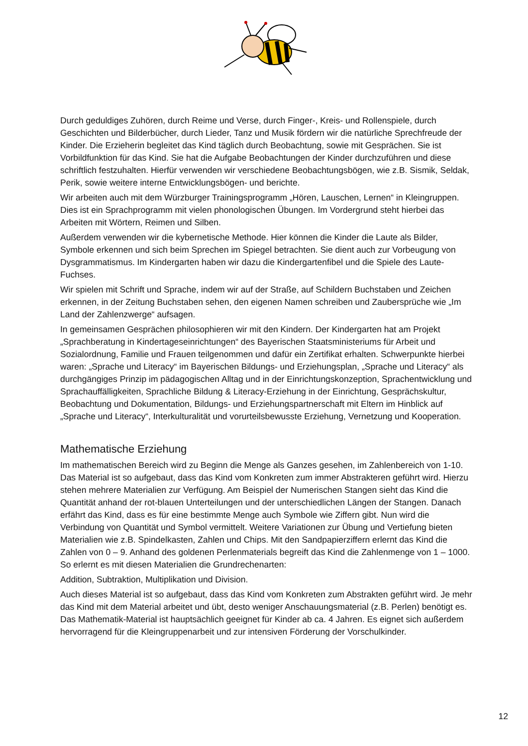Durch geduldiges Zuhören, durch Reime und Verse, durch Finger-, Kreis- und Rollenspiele, durch Geschichten und Bilderbücher, durch Lieder, Tanz und Musik fördern wir die natürliche Sprechfreude der Kinder. Die Erzieherin begleitet das Kind täglich durch Beobachtung, sowie mit Gesprächen. Sie ist Vorbildfunktion für das Kind. Sie hat die Aufgabe Beobachtungen der Kinder durchzuführen und diese schriftlich festzuhalten. Hierfür verwenden wir verschiedene Beobachtungsbögen, wie z.B. Sismik, Seldak, Perik, sowie weitere interne Entwicklungsbögen- und berichte.
Wir arbeiten auch mit dem Würzburger Trainingsprogramm „Hören, Lauschen, Lernen“ in Kleingruppen. Dies ist ein Sprachprogramm mit vielen phonologischen Übungen. Im Vordergrund steht hierbei das Arbeiten mit Wörtern, Reimen und Silben.
Außerdem verwenden wir die kybernetische Methode. Hier können die Kinder die Laute als Bilder, Symbole erkennen und sich beim Sprechen im Spiegel betrachten. Sie dient auch zur Vorbeugung von Dysgrammatismus. Im Kindergarten haben wir dazu die Kindergartenfibel und die Spiele des Laute-Fuchses.
Wir spielen mit Schrift und Sprache, indem wir auf der Straße, auf Schildern Buchstaben und Zeichen erkennen, in der Zeitung Buchstaben sehen, den eigenen Namen schreiben und Zaubersprüche wie „Im Land der Zahlenzwerge“ aufsagen.
In gemeinsamen Gesprächen philosophieren wir mit den Kindern. Der Kindergarten hat am Projekt „Sprachberatung in Kindertageseinrichtungen“ des Bayerischen Staatsministeriums für Arbeit und Sozialordnung, Familie und Frauen teilgenommen und dafür ein Zertifikat erhalten. Schwerpunkte hierbei waren: „Sprache und Literacy“ im Bayerischen Bildungs- und Erziehungsplan, „Sprache und Literacy“ als durchgängiges Prinzip im pädagogischen Alltag und in der Einrichtungskonzeption, Sprachentwicklung und Sprachauffälligkeiten, Sprachliche Bildung & Literacy-Erziehung in der Einrichtung, Gesprächskultur, Beobachtung und Dokumentation, Bildungs- und Erziehungspartner­schaft mit Eltern im Hinblick auf „Sprache und Literacy“, Interkulturalität und vorurteilsbewusste Erziehung, Vernetzung und Kooperation.
Mathematische Erziehung
Im mathematischen Bereich wird zu Beginn die Menge als Ganzes gesehen, im Zahlenbereich von 1-10. Das Material ist so aufgebaut, dass das Kind vom Konkreten zum immer Abstrakteren geführt wird. Hierzu stehen mehrere Materialien zur Verfügung. Am Beispiel der Numerischen Stangen sieht das Kind die Quantität anhand der rot-blauen Unterteilungen und der unterschiedlichen Längen der Stangen. Danach erfährt das Kind, dass es für eine bestimmte Menge auch Symbole wie Ziffern gibt. Nun wird die Verbindung von Quantität und Symbol vermittelt. Weitere Variationen zur Übung und Vertiefung bieten Materialien wie z.B. Spindelkasten, Zahlen und Chips. Mit den Sandpapierziffern erlernt das Kind die Zahlen von 0 – 9. Anhand des goldenen Perlenmaterials begreift das Kind die Zahlenmenge von 1 – 1000. So erlernt es mit diesen Materialien die Grundrechenarten:
Addition, Subtraktion, Multiplikation und Division.
Auch dieses Material ist so aufgebaut, dass das Kind vom Konkreten zum Abstrakten geführt wird. Je mehr das Kind mit dem Material arbeitet und übt, desto weniger Anschauungsmaterial (z.B. Perlen) benötigt es. Das Mathematik-Material ist hauptsächlich geeignet für Kinder ab ca. 4 Jahren. Es eignet sich außerdem hervorragend für die Kleingruppenarbeit und zur intensiven Förderung der Vorschulkinder.
12